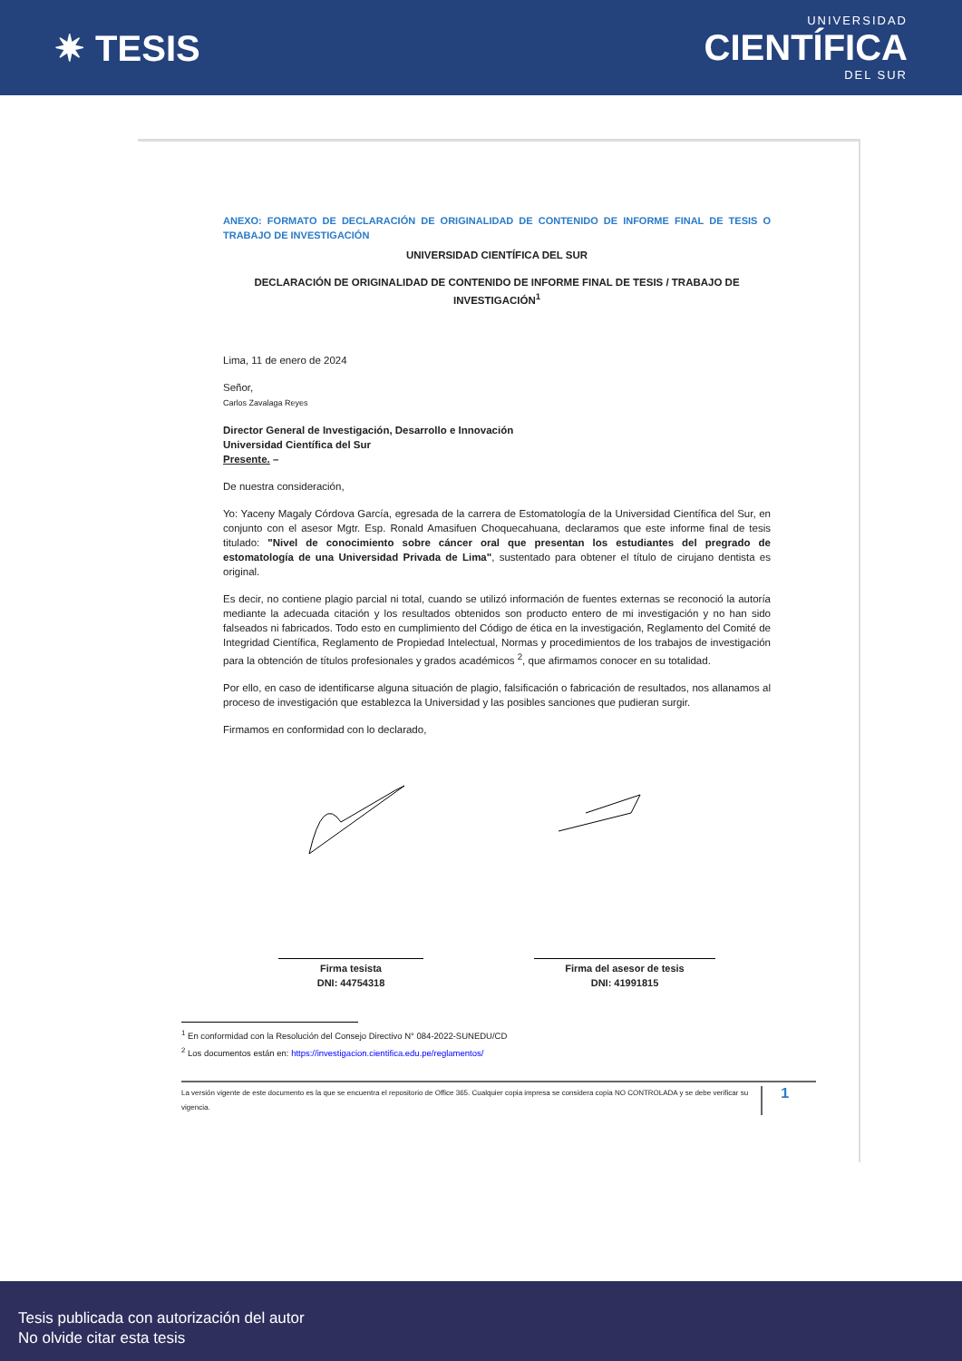✷ TESIS
UNIVERSIDAD
CIENTÍFICA
DEL SUR
ANEXO: FORMATO DE DECLARACIÓN DE ORIGINALIDAD DE CONTENIDO DE INFORME FINAL DE TESIS O TRABAJO DE INVESTIGACIÓN
UNIVERSIDAD CIENTÍFICA DEL SUR
DECLARACIÓN DE ORIGINALIDAD DE CONTENIDO DE INFORME FINAL DE TESIS / TRABAJO DE INVESTIGACIÓN<sup>1</sup>
Lima, 11 de enero de 2024
Señor,
Carlos Zavalaga Reyes
Director General de Investigación, Desarrollo e Innovación
Universidad Científica del Sur
Presente. –
De nuestra consideración,
Yo: Yaceny Magaly Córdova García, egresada de la carrera de Estomatología de la Universidad Científica del Sur, en conjunto con el asesor Mgtr. Esp. Ronald Amasifuen Choquecahuana, declaramos que este informe final de tesis titulado: "Nivel de conocimiento sobre cáncer oral que presentan los estudiantes del pregrado de estomatología de una Universidad Privada de Lima", sustentado para obtener el título de cirujano dentista es original.
Es decir, no contiene plagio parcial ni total, cuando se utilizó información de fuentes externas se reconoció la autoría mediante la adecuada citación y los resultados obtenidos son producto entero de mi investigación y no han sido falseados ni fabricados. Todo esto en cumplimiento del Código de ética en la investigación, Reglamento del Comité de Integridad Científica, Reglamento de Propiedad Intelectual, Normas y procedimientos de los trabajos de investigación para la obtención de títulos profesionales y grados académicos <sup>2</sup>, que afirmamos conocer en su totalidad.
Por ello, en caso de identificarse alguna situación de plagio, falsificación o fabricación de resultados, nos allanamos al proceso de investigación que establezca la Universidad y las posibles sanciones que pudieran surgir.
Firmamos en conformidad con lo declarado,
Firma tesista
DNI: 44754318
Firma del asesor de tesis
DNI: 41991815
<sup>1</sup> En conformidad con la Resolución del Consejo Directivo N° 084-2022-SUNEDU/CD
<sup>2</sup> Los documentos están en: https://investigacion.cientifica.edu.pe/reglamentos/
La versión vigente de este documento es la que se encuentra el repositorio de Office 365. Cualquier copia impresa se considera copia NO CONTROLADA y se debe verificar su vigencia. 1
Tesis publicada con autorización del autor
No olvide citar esta tesis